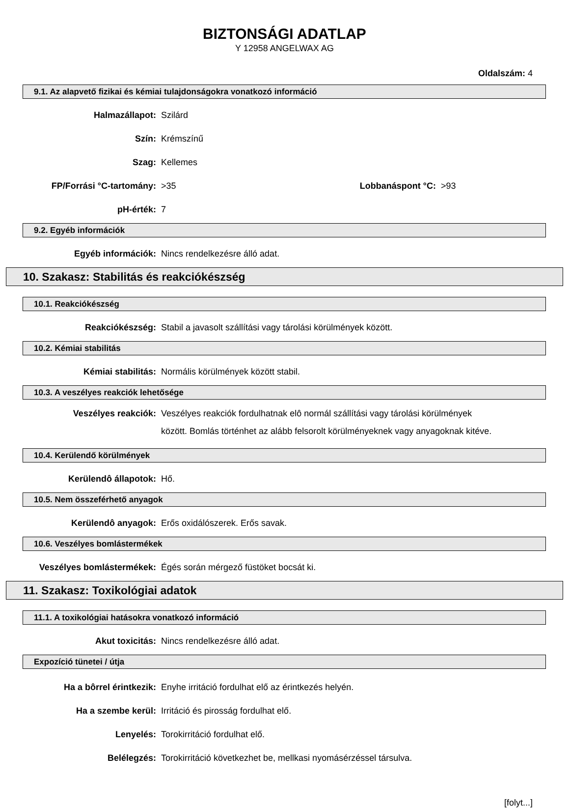BIZTONSÁGI ADATLAP
Y 12958 ANGELWAX AG
Oldalszám: 4
9.1. Az alapvető fizikai és kémiai tulajdonságokra vonatkozó információ
Halmazállapot: Szilárd
Szín: Krémszínű
Szag: Kellemes
FP/Forrási °C-tartomány: >35 Lobbanáspont °C:
>93
pH-érték: 7
9.2. Egyéb információk
Egyéb információk: Nincs rendelkezésre álló adat.
10. Szakasz: Stabilitás és reakciókészség
10.1. Reakciókészség
Reakciókészség: Stabil a javasolt szállítási vagy tárolási körülmények között.
10.2. Kémiai stabilitás
Kémiai stabilitás: Normális körülmények között stabil.
10.3. A veszélyes reakciók lehetősége
Veszélyes reakciók: Veszélyes reakciók fordulhatnak elô normál szállítási vagy tárolási körülmények között. Bomlás történhet az alább felsorolt körülményeknek vagy anyagoknak kitéve.
10.4. Kerülendő körülmények
Kerülendô állapotok: Hő.
10.5. Nem összeférhető anyagok
Kerülendô anyagok: Erős oxidálószerek. Erős savak.
10.6. Veszélyes bomlástermékek
Veszélyes bomlástermékek: Égés során mérgező füstöket bocsát ki.
11. Szakasz: Toxikológiai adatok
11.1. A toxikológiai hatásokra vonatkozó információ
Akut toxicitás: Nincs rendelkezésre álló adat.
Expozíció tünetei / útja
Ha a bôrrel érintkezik: Enyhe irritáció fordulhat elő az érintkezés helyén.
Ha a szembe kerül: Irritáció és pirosság fordulhat elő.
Lenyelés: Torokirritáció fordulhat elő.
Belélegzés: Torokirritáció következhet be, mellkasi nyomásérzéssel társulva.
[folyt...]